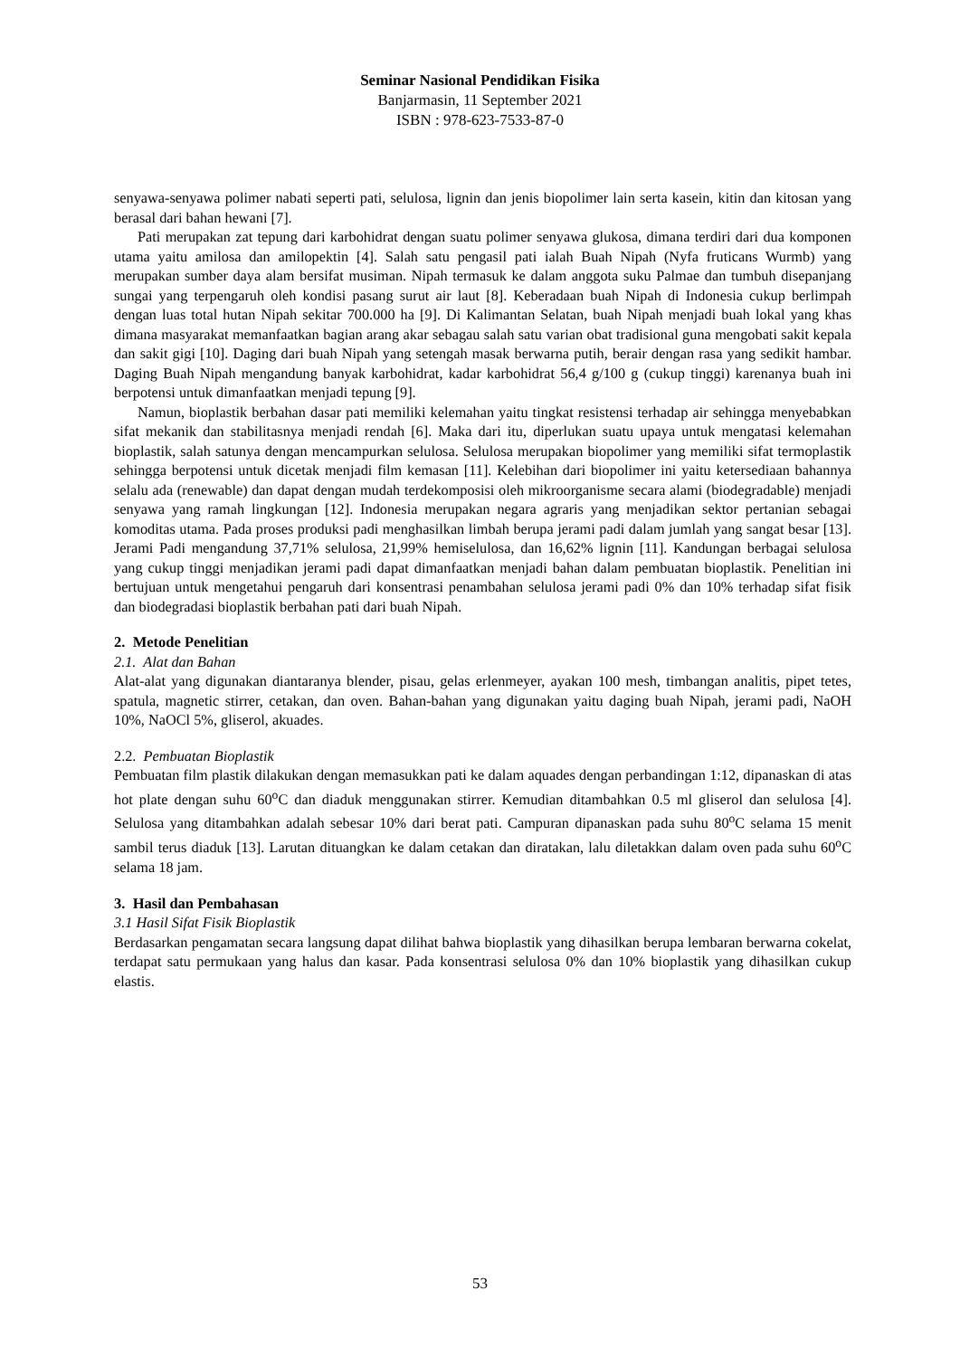Seminar Nasional Pendidikan Fisika
Banjarmasin, 11 September 2021
ISBN : 978-623-7533-87-0
senyawa-senyawa polimer nabati seperti pati, selulosa, lignin dan jenis biopolimer lain serta kasein, kitin dan kitosan yang berasal dari bahan hewani [7].
Pati merupakan zat tepung dari karbohidrat dengan suatu polimer senyawa glukosa, dimana terdiri dari dua komponen utama yaitu amilosa dan amilopektin [4]. Salah satu pengasil pati ialah Buah Nipah (Nyfa fruticans Wurmb) yang merupakan sumber daya alam bersifat musiman. Nipah termasuk ke dalam anggota suku Palmae dan tumbuh disepanjang sungai yang terpengaruh oleh kondisi pasang surut air laut [8]. Keberadaan buah Nipah di Indonesia cukup berlimpah dengan luas total hutan Nipah sekitar 700.000 ha [9]. Di Kalimantan Selatan, buah Nipah menjadi buah lokal yang khas dimana masyarakat memanfaatkan bagian arang akar sebagau salah satu varian obat tradisional guna mengobati sakit kepala dan sakit gigi [10]. Daging dari buah Nipah yang setengah masak berwarna putih, berair dengan rasa yang sedikit hambar. Daging Buah Nipah mengandung banyak karbohidrat, kadar karbohidrat 56,4 g/100 g (cukup tinggi) karenanya buah ini berpotensi untuk dimanfaatkan menjadi tepung [9].
Namun, bioplastik berbahan dasar pati memiliki kelemahan yaitu tingkat resistensi terhadap air sehingga menyebabkan sifat mekanik dan stabilitasnya menjadi rendah [6]. Maka dari itu, diperlukan suatu upaya untuk mengatasi kelemahan bioplastik, salah satunya dengan mencampurkan selulosa. Selulosa merupakan biopolimer yang memiliki sifat termoplastik sehingga berpotensi untuk dicetak menjadi film kemasan [11]. Kelebihan dari biopolimer ini yaitu ketersediaan bahannya selalu ada (renewable) dan dapat dengan mudah terdekomposisi oleh mikroorganisme secara alami (biodegradable) menjadi senyawa yang ramah lingkungan [12]. Indonesia merupakan negara agraris yang menjadikan sektor pertanian sebagai komoditas utama. Pada proses produksi padi menghasilkan limbah berupa jerami padi dalam jumlah yang sangat besar [13]. Jerami Padi mengandung 37,71% selulosa, 21,99% hemiselulosa, dan 16,62% lignin [11]. Kandungan berbagai selulosa yang cukup tinggi menjadikan jerami padi dapat dimanfaatkan menjadi bahan dalam pembuatan bioplastik. Penelitian ini bertujuan untuk mengetahui pengaruh dari konsentrasi penambahan selulosa jerami padi 0% dan 10% terhadap sifat fisik dan biodegradasi bioplastik berbahan pati dari buah Nipah.
2. Metode Penelitian
2.1. Alat dan Bahan
Alat-alat yang digunakan diantaranya blender, pisau, gelas erlenmeyer, ayakan 100 mesh, timbangan analitis, pipet tetes, spatula, magnetic stirrer, cetakan, dan oven. Bahan-bahan yang digunakan yaitu daging buah Nipah, jerami padi, NaOH 10%, NaOCl 5%, gliserol, akuades.
2.2. Pembuatan Bioplastik
Pembuatan film plastik dilakukan dengan memasukkan pati ke dalam aquades dengan perbandingan 1:12, dipanaskan di atas hot plate dengan suhu 60<sup>o</sup>C dan diaduk menggunakan stirrer. Kemudian ditambahkan 0.5 ml gliserol dan selulosa [4]. Selulosa yang ditambahkan adalah sebesar 10% dari berat pati. Campuran dipanaskan pada suhu 80<sup>o</sup>C selama 15 menit sambil terus diaduk [13]. Larutan dituangkan ke dalam cetakan dan diratakan, lalu diletakkan dalam oven pada suhu 60<sup>o</sup>C selama 18 jam.
3. Hasil dan Pembahasan
3.1 Hasil Sifat Fisik Bioplastik
Berdasarkan pengamatan secara langsung dapat dilihat bahwa bioplastik yang dihasilkan berupa lembaran berwarna cokelat, terdapat satu permukaan yang halus dan kasar. Pada konsentrasi selulosa 0% dan 10% bioplastik yang dihasilkan cukup elastis.
53